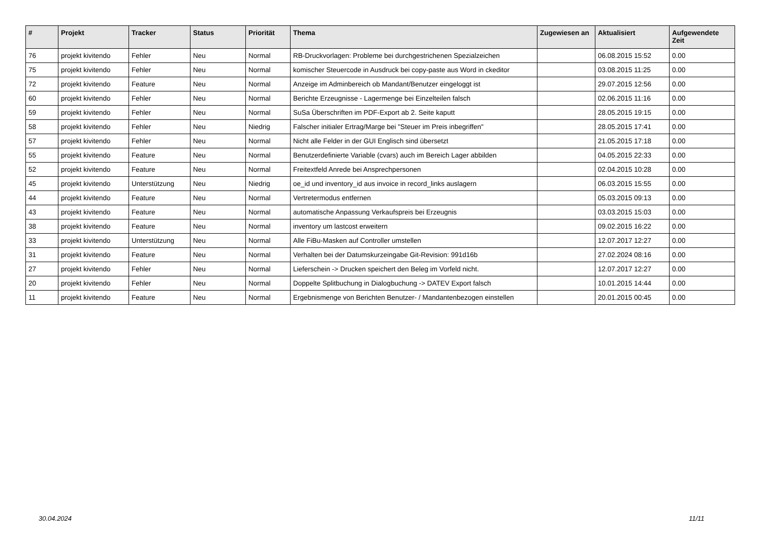| # | Projekt | Tracker | Status | Priorität | Thema | Zugewiesen an | Aktualisiert | Aufgewendete Zeit |
| --- | --- | --- | --- | --- | --- | --- | --- | --- |
| 76 | projekt kivitendo | Fehler | Neu | Normal | RB-Druckvorlagen: Probleme bei durchgestrichenen Spezialzeichen | | 06.08.2015 15:52 | 0.00 |
| 75 | projekt kivitendo | Fehler | Neu | Normal | komischer Steuercode in Ausdruck bei copy-paste aus Word in ckeditor | | 03.08.2015 11:25 | 0.00 |
| 72 | projekt kivitendo | Feature | Neu | Normal | Anzeige im Adminbereich ob Mandant/Benutzer eingeloggt ist | | 29.07.2015 12:56 | 0.00 |
| 60 | projekt kivitendo | Fehler | Neu | Normal | Berichte Erzeugnisse - Lagermenge bei Einzelteilen falsch | | 02.06.2015 11:16 | 0.00 |
| 59 | projekt kivitendo | Fehler | Neu | Normal | SuSa Überschriften im PDF-Export ab 2. Seite kaputt | | 28.05.2015 19:15 | 0.00 |
| 58 | projekt kivitendo | Fehler | Neu | Niedrig | Falscher initialer Ertrag/Marge bei "Steuer im Preis inbegriffen" | | 28.05.2015 17:41 | 0.00 |
| 57 | projekt kivitendo | Fehler | Neu | Normal | Nicht alle Felder in der GUI Englisch sind übersetzt | | 21.05.2015 17:18 | 0.00 |
| 55 | projekt kivitendo | Feature | Neu | Normal | Benutzerdefinierte Variable (cvars) auch im Bereich Lager abbilden | | 04.05.2015 22:33 | 0.00 |
| 52 | projekt kivitendo | Feature | Neu | Normal | Freitextfeld Anrede bei Ansprechpersonen | | 02.04.2015 10:28 | 0.00 |
| 45 | projekt kivitendo | Unterstützung | Neu | Niedrig | oe_id und inventory_id aus invoice in record_links auslagern | | 06.03.2015 15:55 | 0.00 |
| 44 | projekt kivitendo | Feature | Neu | Normal | Vertretermodus entfernen | | 05.03.2015 09:13 | 0.00 |
| 43 | projekt kivitendo | Feature | Neu | Normal | automatische Anpassung Verkaufspreis bei Erzeugnis | | 03.03.2015 15:03 | 0.00 |
| 38 | projekt kivitendo | Feature | Neu | Normal | inventory um lastcost erweitern | | 09.02.2015 16:22 | 0.00 |
| 33 | projekt kivitendo | Unterstützung | Neu | Normal | Alle FiBu-Masken auf Controller umstellen | | 12.07.2017 12:27 | 0.00 |
| 31 | projekt kivitendo | Feature | Neu | Normal | Verhalten bei der Datumskurzeingabe Git-Revision: 991d16b | | 27.02.2024 08:16 | 0.00 |
| 27 | projekt kivitendo | Fehler | Neu | Normal | Lieferschein -> Drucken speichert den Beleg im Vorfeld nicht. | | 12.07.2017 12:27 | 0.00 |
| 20 | projekt kivitendo | Fehler | Neu | Normal | Doppelte Splitbuchung in Dialogbuchung -> DATEV Export falsch | | 10.01.2015 14:44 | 0.00 |
| 11 | projekt kivitendo | Feature | Neu | Normal | Ergebnismenge von Berichten Benutzer- / Mandantenbezogen einstellen | | 20.01.2015 00:45 | 0.00 |
30.04.2024 11/11